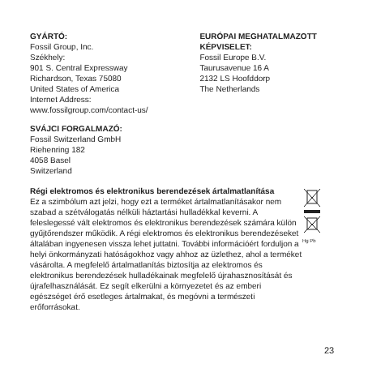GYÁRTÓ:
Fossil Group, Inc.
Székhely:
901 S. Central Expressway
Richardson, Texas 75080
United States of America
Internet Address:
www.fossilgroup.com/contact-us/
EURÓPAI MEGHATALMAZOTT KÉPVISELET:
Fossil Europe B.V.
Taurusavenue 16 A
2132 LS Hoofddorp
The Netherlands
SVÁJCI FORGALMAZÓ:
Fossil Switzerland GmbH
Riehenring 182
4058 Basel
Switzerland
Régi elektromos és elektronikus berendezések ártalmatlanítása
Ez a szimbólum azt jelzi, hogy ezt a terméket ártalmatlanításakor nem szabad a szétválogatás nélküli háztartási hulladékkal keverni. A feleslegessé vált elektromos és elektronikus berendezések számára külön gyűjtőrendszer működik. A régi elektromos és elektronikus berendezéseket általában ingyenesen vissza lehet juttatni. További információért forduljon a helyi önkormányzati hatóságokhoz vagy ahhoz az üzlethez, ahol a terméket vásárolta. A megfelelő ártalmatlanítás biztosítja az elektromos és elektronikus berendezések hulladékainak megfelelő újrahasznosítását és újrafelhasználását. Ez segít elkerülni a környezetet és az emberi egészséget érő esetleges ártalmakat, és megóvni a természeti erőforrásokat.
Hg Pb
23